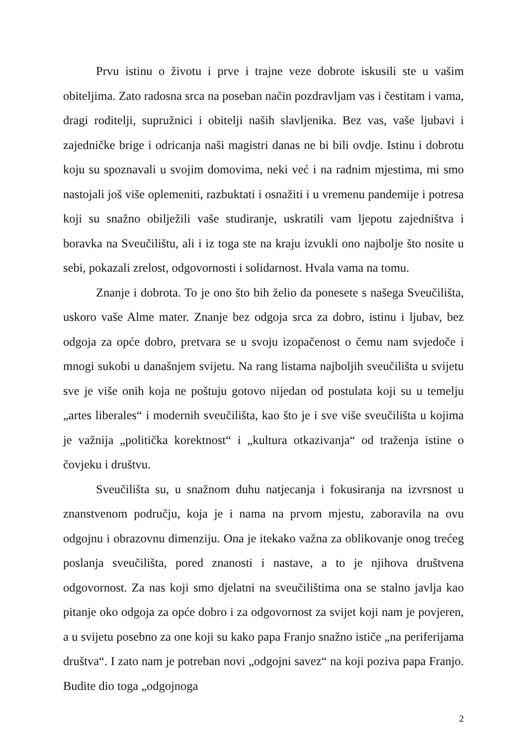Prvu istinu o životu i prve i trajne veze dobrote iskusili ste u vašim obiteljima. Zato radosna srca na poseban način pozdravljam vas i čestitam i vama, dragi roditelji, supružnici i obitelji naših slavljenika. Bez vas, vaše ljubavi i zajedničke brige i odricanja naši magistri danas ne bi bili ovdje. Istinu i dobrotu koju su spoznavali u svojim domovima, neki već i na radnim mjestima, mi smo nastojali još više oplemeniti, razbuktati i osnažiti i u vremenu pandemije i potresa koji su snažno obilježili vaše studiranje, uskratili vam ljepotu zajedništva i boravka na Sveučilištu, ali i iz toga ste na kraju izvukli ono najbolje što nosite u sebi, pokazali zrelost, odgovornosti i solidarnost. Hvala vama na tomu.
Znanje i dobrota. To je ono što bih želio da ponesete s našega Sveučilišta, uskoro vaše Alme mater. Znanje bez odgoja srca za dobro, istinu i ljubav, bez odgoja za opće dobro, pretvara se u svoju izopačenost o čemu nam svjedoče i mnogi sukobi u današnjem svijetu. Na rang listama najboljih sveučilišta u svijetu sve je više onih koja ne poštuju gotovo nijedan od postulata koji su u temelju „artes liberales“ i modernih sveučilišta, kao što je i sve više sveučilišta u kojima je važnija „politička korektnost“ i „kultura otkazivanja“ od traženja istine o čovjeku i društvu.
Sveučilišta su, u snažnom duhu natjecanja i fokusiranja na izvrsnost u znanstvenom području, koja je i nama na prvom mjestu, zaboravila na ovu odgojnu i obrazovnu dimenziju. Ona je itekako važna za oblikovanje onog trećeg poslanja sveučilišta, pored znanosti i nastave, a to je njihova društvena odgovornost. Za nas koji smo djelatni na sveučilištima ona se stalno javlja kao pitanje oko odgoja za opće dobro i za odgovornost za svijet koji nam je povjeren, a u svijetu posebno za one koji su kako papa Franjo snažno ističe „na periferijama društva“. I zato nam je potreban novi „odgojni savez“ na koji poziva papa Franjo. Budite dio toga „odgojnoga
2